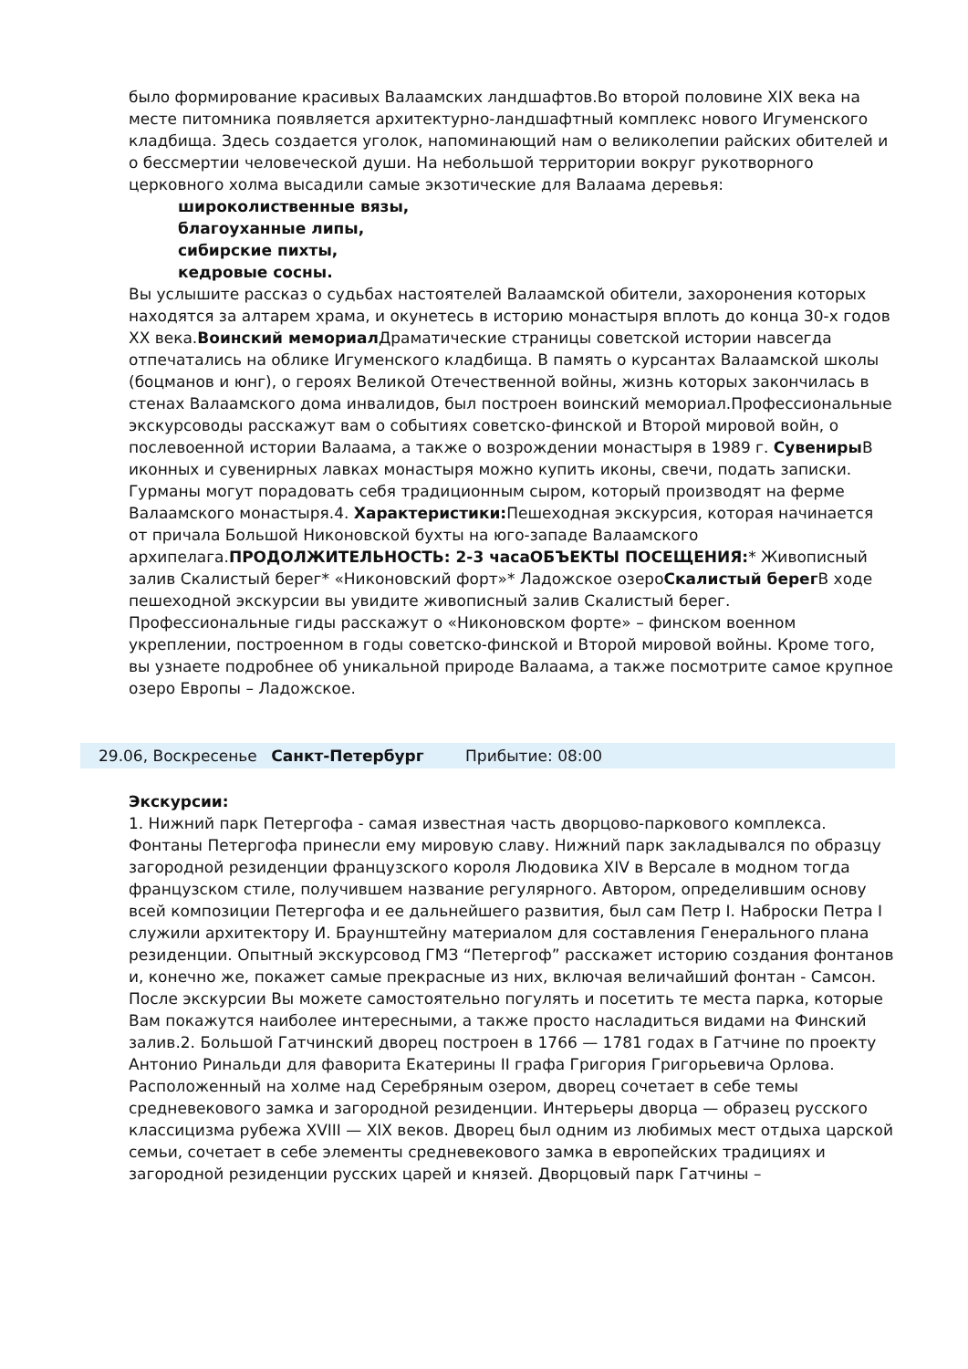было формирование красивых Валаамских ландшафтов.Во второй половине XIX века на месте питомника появляется архитектурно-ландшафтный комплекс нового Игуменского кладбища. Здесь создается уголок, напоминающий нам о великолепии райских обителей и о бессмертии человеческой души. На небольшой территории вокруг рукотворного церковного холма высадили самые экзотические для Валаама деревья:
широколиственные вязы,
благоуханные липы,
сибирские пихты,
кедровые сосны.
Вы услышите рассказ о судьбах настоятелей Валаамской обители, захоронения которых находятся за алтарем храма, и окунетесь в историю монастыря вплоть до конца 30-х годов XX века.Воинский мемориал Драматические страницы советской истории навсегда отпечатались на облике Игуменского кладбища. В память о курсантах Валаамской школы (боцманов и юнг), о героях Великой Отечественной войны, жизнь которых закончилась в стенах Валаамского дома инвалидов, был построен воинский мемориал.Профессиональные экскурсоводы расскажут вам о событиях советско-финской и Второй мировой войн, о послевоенной истории Валаама, а также о возрождении монастыря в 1989 г. Сувениры В иконных и сувенирных лавках монастыря можно купить иконы, свечи, подать записки. Гурманы могут порадовать себя традиционным сыром, который производят на ферме Валаамского монастыря.4. Характеристики: Пешеходная экскурсия, которая начинается от причала Большой Никоновской бухты на юго-западе Валаамского архипелага.ПРОДОЛЖИТЕЛЬНОСТЬ: 2-3 часаОБЪЕКТЫ ПОСЕЩЕНИЯ:* Живописный залив Скалистый берег* «Никоновский форт»* Ладожское озероСкалистый берег В ходе пешеходной экскурсии вы увидите живописный залив Скалистый берег. Профессиональные гиды расскажут о «Никоновском форте» – финском военном укреплении, построенном в годы советско-финской и Второй мировой войны. Кроме того, вы узнаете подробнее об уникальной природе Валаама, а также посмотрите самое крупное озеро Европы – Ладожское.
29.06, Воскресенье Санкт-Петербург Прибытие: 08:00
Экскурсии:
1. Нижний парк Петергофа - самая известная часть дворцово-паркового комплекса. Фонтаны Петергофа принесли ему мировую славу. Нижний парк закладывался по образцу загородной резиденции французского короля Людовика XIV в Версале в модном тогда французском стиле, получившем название регулярного. Автором, определившим основу всей композиции Петергофа и ее дальнейшего развития, был сам Петр I. Наброски Петра I служили архитектору И. Браунштейну материалом для составления Генерального плана резиденции. Опытный экскурсовод ГМЗ “Петергоф” расскажет историю создания фонтанов и, конечно же, покажет самые прекрасные из них, включая величайший фонтан - Самсон. После экскурсии Вы можете самостоятельно погулять и посетить те места парка, которые Вам покажутся наиболее интересными, а также просто насладиться видами на Финский залив.2. Большой Гатчинский дворец построен в 1766 — 1781 годах в Гатчине по проекту Антонио Ринальди для фаворита Екатерины II графа Григория Григорьевича Орлова. Расположенный на холме над Серебряным озером, дворец сочетает в себе темы средневекового замка и загородной резиденции. Интерьеры дворца — образец русского классицизма рубежа XVIII — XIX веков. Дворец был одним из любимых мест отдыха царской семьи, сочетает в себе элементы средневекового замка в европейских традициях и загородной резиденции русских царей и князей. Дворцовый парк Гатчины –